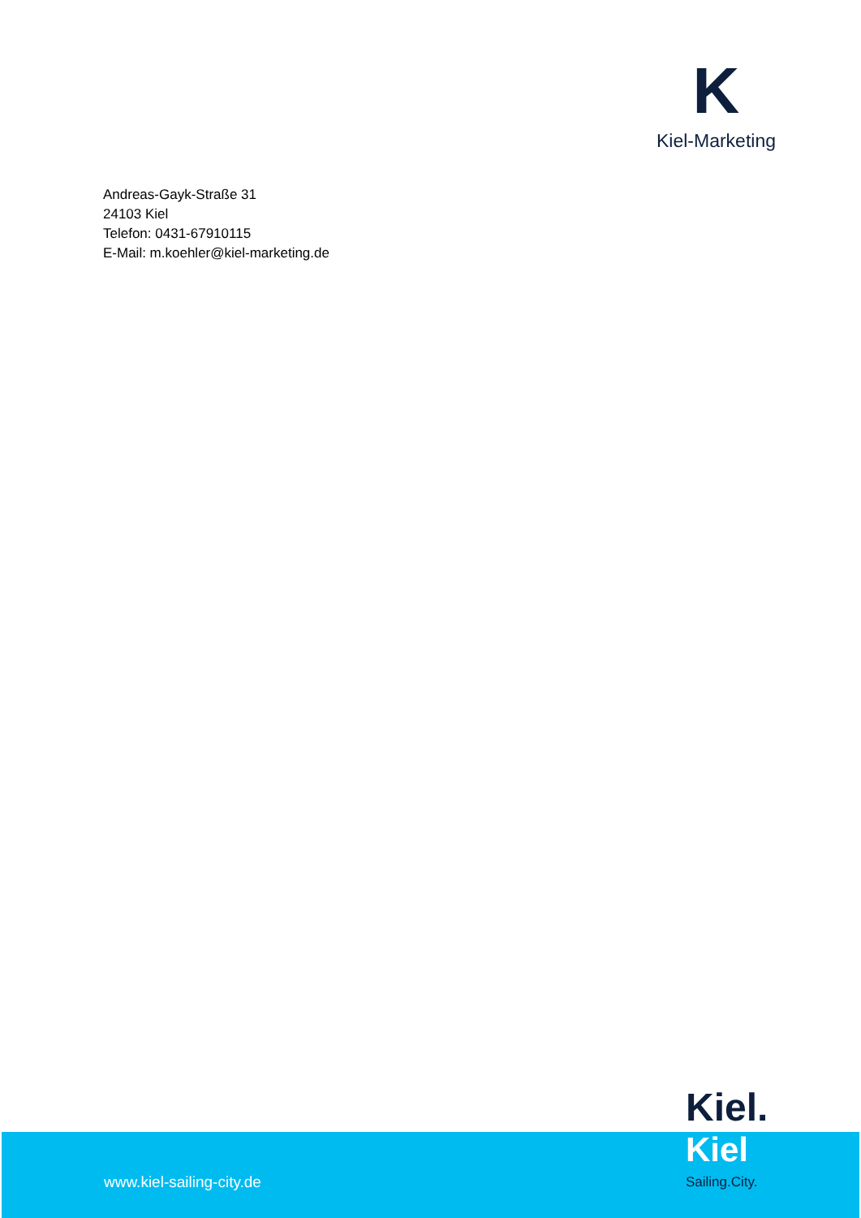K
Kiel-Marketing
Andreas-Gayk-Straße 31
24103 Kiel
Telefon: 0431-67910115
E-Mail: m.koehler@kiel-marketing.de
Kiel.
Kiel
www.kiel-sailing-city.de Sailing.City.